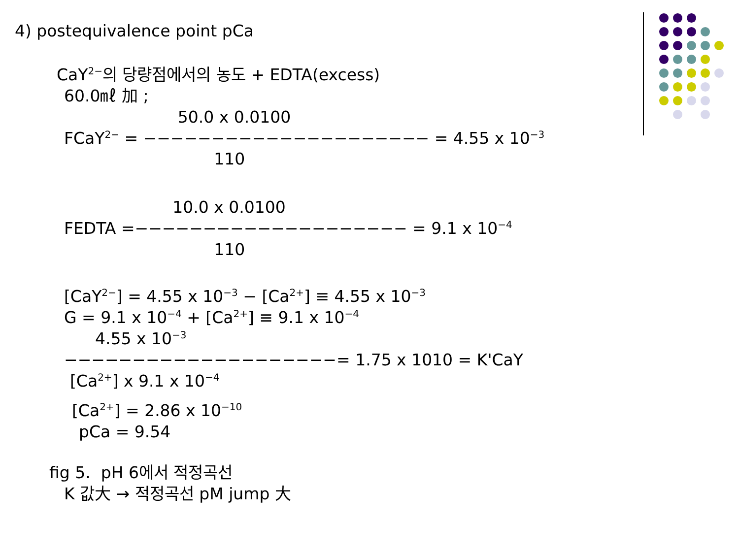4) postequivalence point pCa
CaY<sup>2−</sup>의 당량점에서의 농도 + EDTA(excess)
60.0㎖ 加 ;
50.0 x 0.0100
FCaY<sup>2−</sup> = −−−−−−−−−−−−−−−−−−−−− = 4.55 x 10<sup>−3</sup>
110
10.0 x 0.0100
FEDTA =−−−−−−−−−−−−−−−−−−−− = 9.1 x 10<sup>−4</sup>
110
[CaY<sup>2−</sup>] = 4.55 x 10<sup>−3</sup> − [Ca<sup>2+</sup>] ≡ 4.55 x 10<sup>−3</sup>
G = 9.1 x 10<sup>−4</sup> + [Ca<sup>2+</sup>] ≡ 9.1 x 10<sup>−4</sup>
4.55 x 10<sup>−3</sup>
−−−−−−−−−−−−−−−−−−−−= 1.75 x 1010 = K'CaY
[Ca<sup>2+</sup>] x 9.1 x 10<sup>−4</sup>
[Ca<sup>2+</sup>] = 2.86 x 10<sup>−10</sup>
pCa = 9.54
fig 5. pH 6에서 적정곡선
K 값大 → 적정곡선 pM jump 大